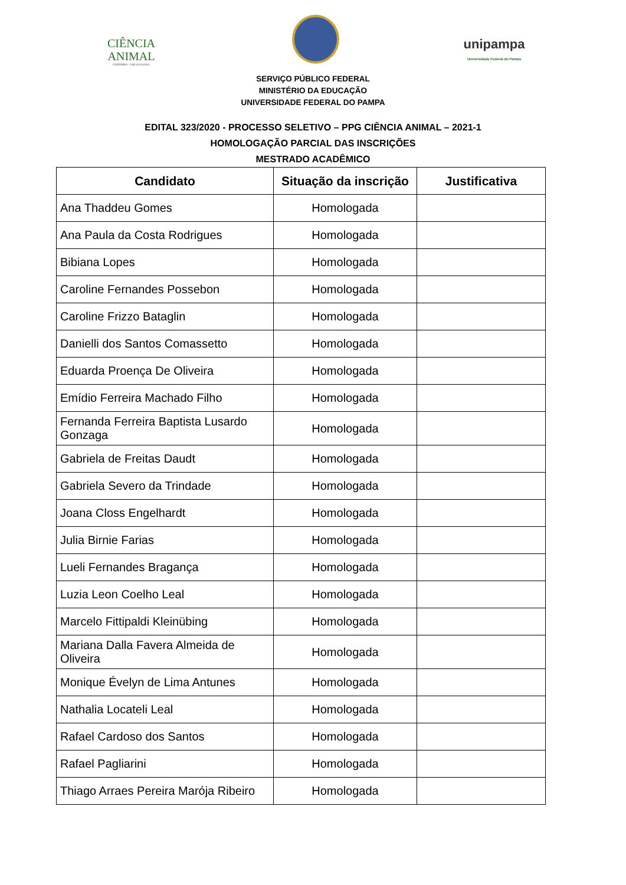CIÊNCIA
ANIMAL
UNIPAMPA - URUGUAIANA
unipampa
Universidade Federal do Pampa
SERVIÇO PÚBLICO FEDERAL
MINISTÉRIO DA EDUCAÇÃO
UNIVERSIDADE FEDERAL DO PAMPA
EDITAL 323/2020 - PROCESSO SELETIVO – PPG CIÊNCIA ANIMAL – 2021-1
HOMOLOGAÇÃO PARCIAL DAS INSCRIÇÕES
MESTRADO ACADÊMICO
| Candidato | Situação da inscrição | Justificativa |
| --- | --- | --- |
| Ana Thaddeu Gomes | Homologada | |
| Ana Paula da Costa Rodrigues | Homologada | |
| Bibiana Lopes | Homologada | |
| Caroline Fernandes Possebon | Homologada | |
| Caroline Frizzo Bataglin | Homologada | |
| Danielli dos Santos Comassetto | Homologada | |
| Eduarda Proença De Oliveira | Homologada | |
| Emídio Ferreira Machado Filho | Homologada | |
| Fernanda Ferreira Baptista Lusardo Gonzaga | Homologada | |
| Gabriela de Freitas Daudt | Homologada | |
| Gabriela Severo da Trindade | Homologada | |
| Joana Closs Engelhardt | Homologada | |
| Julia Birnie Farias | Homologada | |
| Lueli Fernandes Bragança | Homologada | |
| Luzia Leon Coelho Leal | Homologada | |
| Marcelo Fittipaldi Kleinübing | Homologada | |
| Mariana Dalla Favera Almeida de Oliveira | Homologada | |
| Monique Évelyn de Lima Antunes | Homologada | |
| Nathalia Locateli Leal | Homologada | |
| Rafael Cardoso dos Santos | Homologada | |
| Rafael Pagliarini | Homologada | |
| Thiago Arraes Pereira Marója Ribeiro | Homologada | |